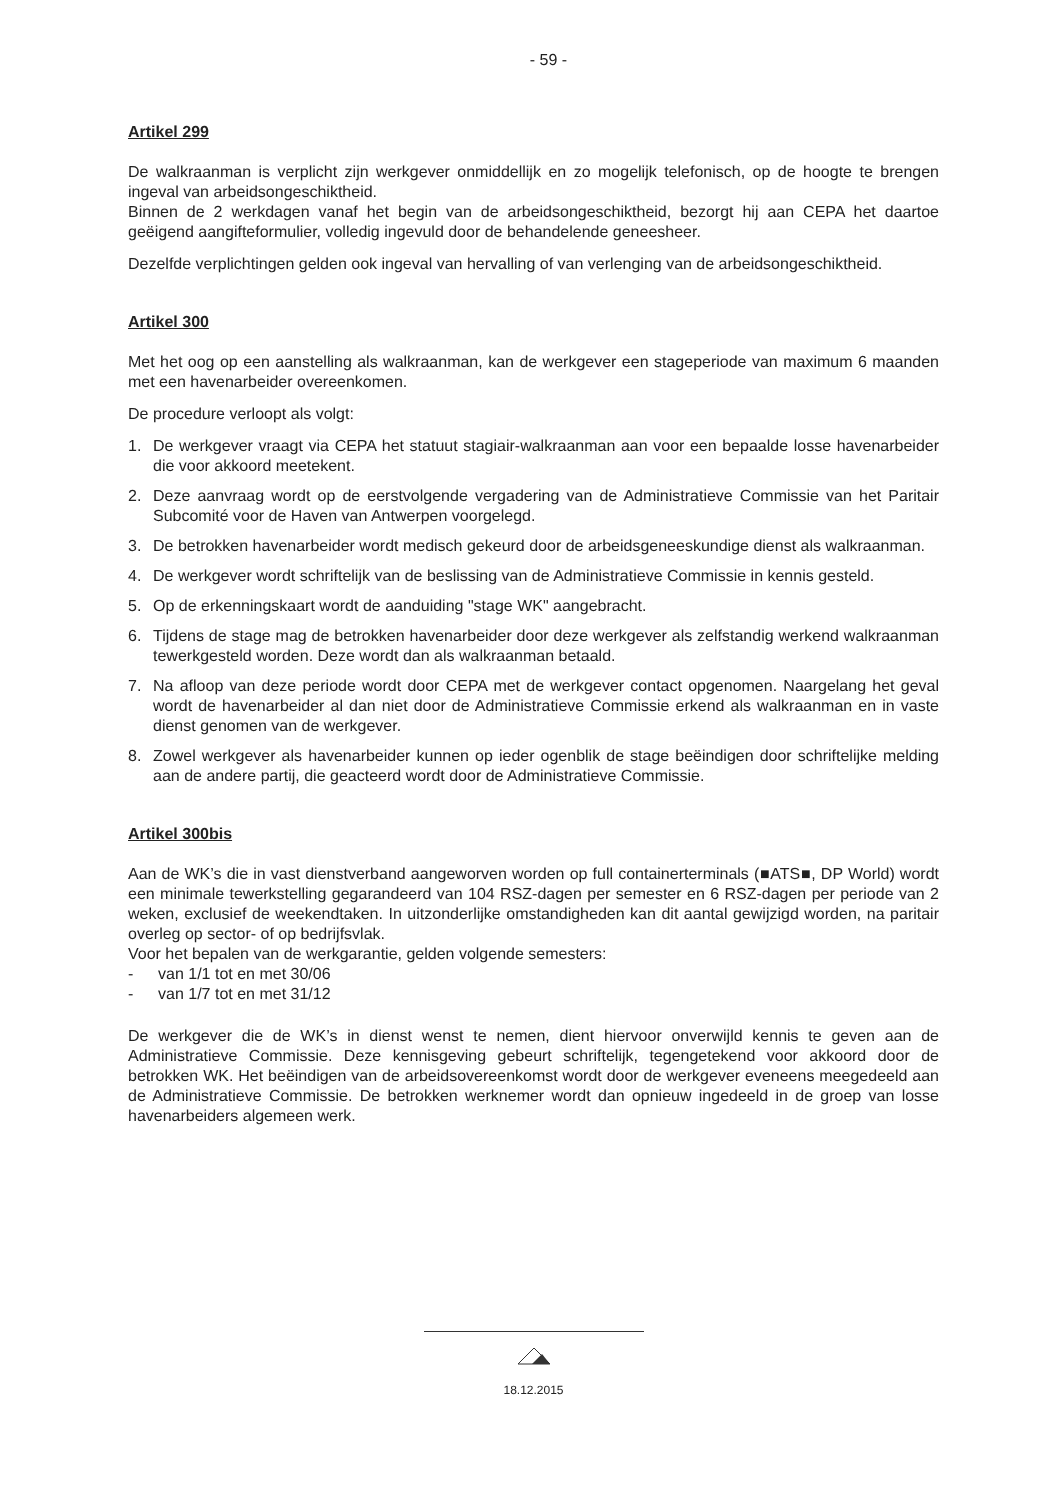- 59 -
Artikel 299
De walkraanman is verplicht zijn werkgever onmiddellijk en zo mogelijk telefonisch, op de hoogte te brengen ingeval van arbeidsongeschiktheid.
Binnen de 2 werkdagen vanaf het begin van de arbeidsongeschiktheid, bezorgt hij aan CEPA het daartoe geëigend aangifteformulier, volledig ingevuld door de behandelende geneesheer.
Dezelfde verplichtingen gelden ook ingeval van hervalling of van verlenging van de arbeidsongeschiktheid.
Artikel 300
Met het oog op een aanstelling als walkraanman, kan de werkgever een stageperiode van maximum 6 maanden met een havenarbeider overeenkomen.
De procedure verloopt als volgt:
1. De werkgever vraagt via CEPA het statuut stagiair-walkraanman aan voor een bepaalde losse havenarbeider die voor akkoord meetekent.
2. Deze aanvraag wordt op de eerstvolgende vergadering van de Administratieve Commissie van het Paritair Subcomité voor de Haven van Antwerpen voorgelegd.
3. De betrokken havenarbeider wordt medisch gekeurd door de arbeidsgeneeskundige dienst als walkraanman.
4. De werkgever wordt schriftelijk van de beslissing van de Administratieve Commissie in kennis gesteld.
5. Op de erkenningskaart wordt de aanduiding "stage WK" aangebracht.
6. Tijdens de stage mag de betrokken havenarbeider door deze werkgever als zelfstandig werkend walkraanman tewerkgesteld worden. Deze wordt dan als walkraanman betaald.
7. Na afloop van deze periode wordt door CEPA met de werkgever contact opgenomen. Naargelang het geval wordt de havenarbeider al dan niet door de Administratieve Commissie erkend als walkraanman en in vaste dienst genomen van de werkgever.
8. Zowel werkgever als havenarbeider kunnen op ieder ogenblik de stage beëindigen door schriftelijke melding aan de andere partij, die geacteerd wordt door de Administratieve Commissie.
Artikel 300bis
Aan de WK’s die in vast dienstverband aangeworven worden op full containerterminals (■ATS■, DP World) wordt een minimale tewerkstelling gegarandeerd van 104 RSZ-dagen per semester en 6 RSZ-dagen per periode van 2 weken, exclusief de weekendtaken. In uitzonderlijke omstandigheden kan dit aantal gewijzigd worden, na paritair overleg op sector- of op bedrijfsvlak.
Voor het bepalen van de werkgarantie, gelden volgende semesters:
- van 1/1 tot en met 30/06
- van 1/7 tot en met 31/12
De werkgever die de WK’s in dienst wenst te nemen, dient hiervoor onverwijld kennis te geven aan de Administratieve Commissie. Deze kennisgeving gebeurt schriftelijk, tegengetekend voor akkoord door de betrokken WK. Het beëindigen van de arbeidsovereenkomst wordt door de werkgever eveneens meegedeeld aan de Administratieve Commissie. De betrokken werknemer wordt dan opnieuw ingedeeld in de groep van losse havenarbeiders algemeen werk.
18.12.2015